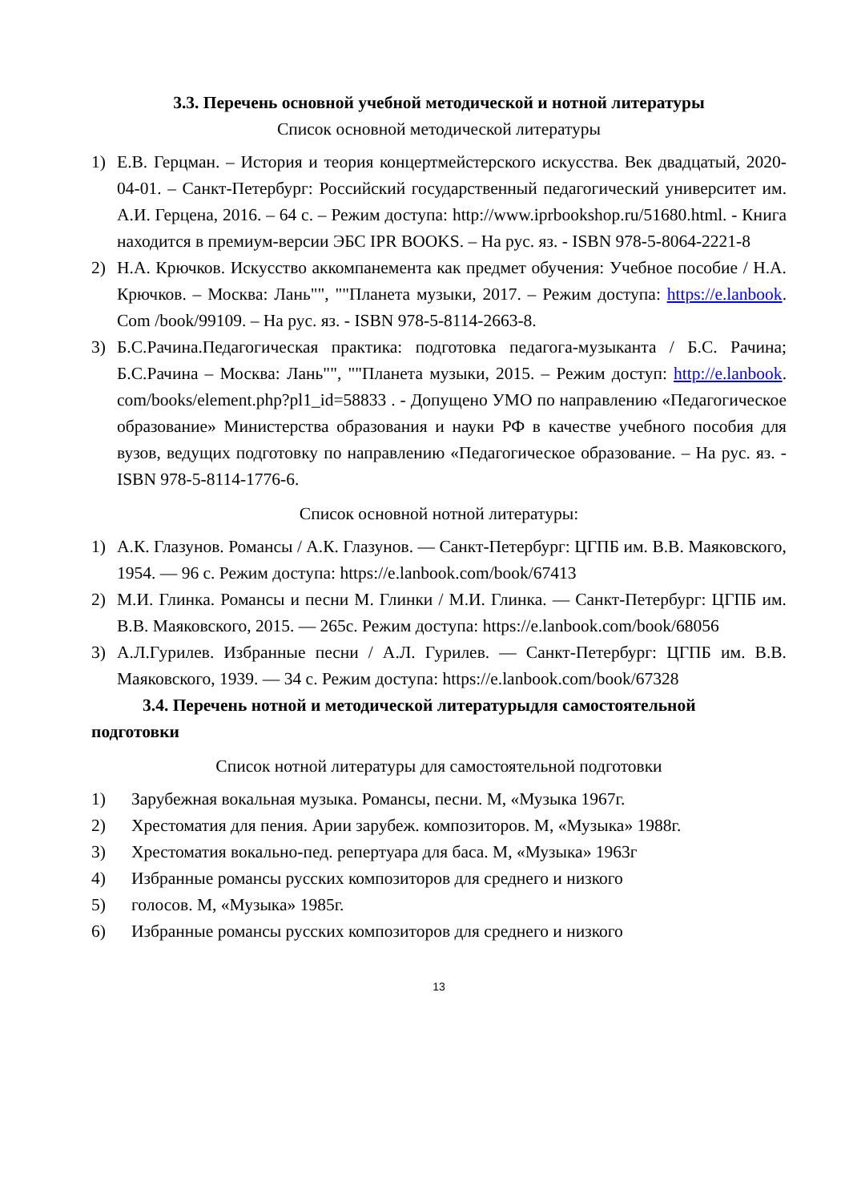3.3. Перечень основной учебной методической и нотной литературы
Список основной методической литературы
1) Е.В. Герцман. – История и теория концертмейстерского искусства. Век двадцатый, 2020-04-01. – Санкт-Петербург: Российский государственный педагогический университет им. А.И. Герцена, 2016. – 64 с. – Режим доступа: http://www.iprbookshop.ru/51680.html. - Книга находится в премиум-версии ЭБС IPR BOOKS. – На рус. яз. - ISBN 978-5-8064-2221-8
2) Н.А. Крючков. Искусство аккомпанемента как предмет обучения: Учебное пособие / Н.А. Крючков. – Москва: Лань"", ""Планета музыки, 2017. – Режим доступа: https://e.lanbook. Com /book/99109. – На рус. яз. - ISBN 978-5-8114-2663-8.
3) Б.С.Рачина.Педагогическая практика: подготовка педагога-музыканта / Б.С. Рачина; Б.С.Рачина – Москва: Лань"", ""Планета музыки, 2015. – Режим доступ: http://e.lanbook. com/books/element.php?pl1_id=58833 . - Допущено УМО по направлению «Педагогическое образование» Министерства образования и науки РФ в качестве учебного пособия для вузов, ведущих подготовку по направлению «Педагогическое образование. – На рус. яз. - ISBN 978-5-8114-1776-6.
Список основной нотной литературы:
1) А.К. Глазунов. Романсы / А.К. Глазунов. — Санкт-Петербург: ЦГПБ им. В.В. Маяковского, 1954. — 96 с. Режим доступа: https://e.lanbook.com/book/67413
2) М.И. Глинка. Романсы и песни М. Глинки / М.И. Глинка. — Санкт-Петербург: ЦГПБ им. В.В. Маяковского, 2015. — 265с. Режим доступа: https://e.lanbook.com/book/68056
3) А.Л.Гурилев. Избранные песни / А.Л. Гурилев. — Санкт-Петербург: ЦГПБ им. В.В. Маяковского, 1939. — 34 с. Режим доступа: https://e.lanbook.com/book/67328
3.4. Перечень нотной и методической литературыдля самостоятельной подготовки
Список нотной литературы для самостоятельной подготовки
1) Зарубежная вокальная музыка. Романсы, песни. М, «Музыка 1967г.
2) Хрестоматия для пения. Арии зарубеж. композиторов. М, «Музыка» 1988г.
3) Хрестоматия вокально-пед. репертуара для баса. М, «Музыка» 1963г
4) Избранные романсы русских композиторов для среднего и низкого
5) голосов. М, «Музыка» 1985г.
6) Избранные романсы русских композиторов для среднего и низкого
13